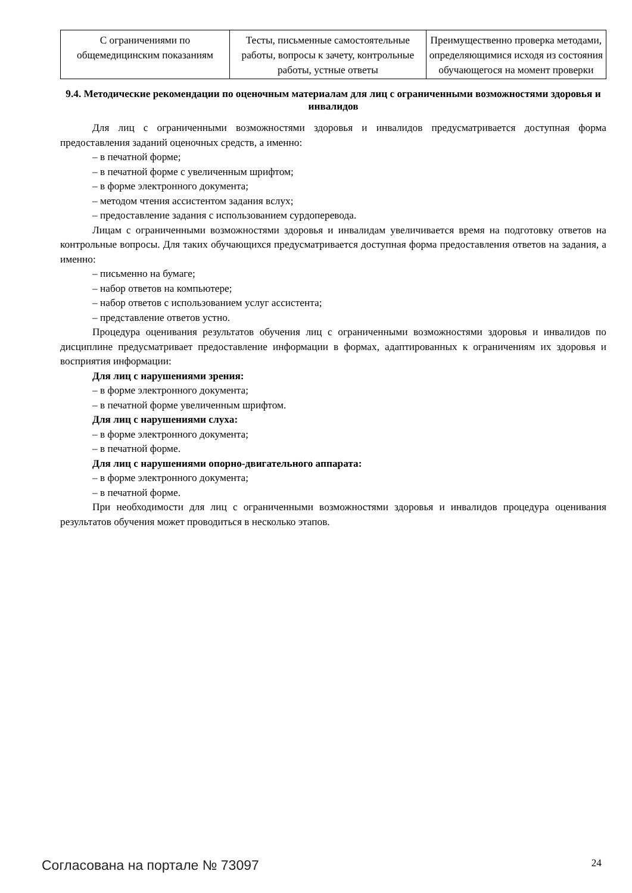| С ограничениями по общемедицинским показаниям | Тесты, письменные самостоятельные работы, вопросы к зачету, контрольные работы, устные ответы | Преимущественно проверка методами, определяющимися исходя из состояния обучающегося на момент проверки |
9.4. Методические рекомендации по оценочным материалам для лиц с ограниченными возможностями здоровья и инвалидов
Для лиц с ограниченными возможностями здоровья и инвалидов предусматривается доступная форма предоставления заданий оценочных средств, а именно:
– в печатной форме;
– в печатной форме с увеличенным шрифтом;
– в форме электронного документа;
– методом чтения ассистентом задания вслух;
– предоставление задания с использованием сурдоперевода.
Лицам с ограниченными возможностями здоровья и инвалидам увеличивается время на подготовку ответов на контрольные вопросы. Для таких обучающихся предусматривается доступная форма предоставления ответов на задания, а именно:
– письменно на бумаге;
– набор ответов на компьютере;
– набор ответов с использованием услуг ассистента;
– представление ответов устно.
Процедура оценивания результатов обучения лиц с ограниченными возможностями здоровья и инвалидов по дисциплине предусматривает предоставление информации в формах, адаптированных к ограничениям их здоровья и восприятия информации:
Для лиц с нарушениями зрения:
– в форме электронного документа;
– в печатной форме увеличенным шрифтом.
Для лиц с нарушениями слуха:
– в форме электронного документа;
– в печатной форме.
Для лиц с нарушениями опорно-двигательного аппарата:
– в форме электронного документа;
– в печатной форме.
При необходимости для лиц с ограниченными возможностями здоровья и инвалидов процедура оценивания результатов обучения может проводиться в несколько этапов.
Согласована на портале № 73097 24